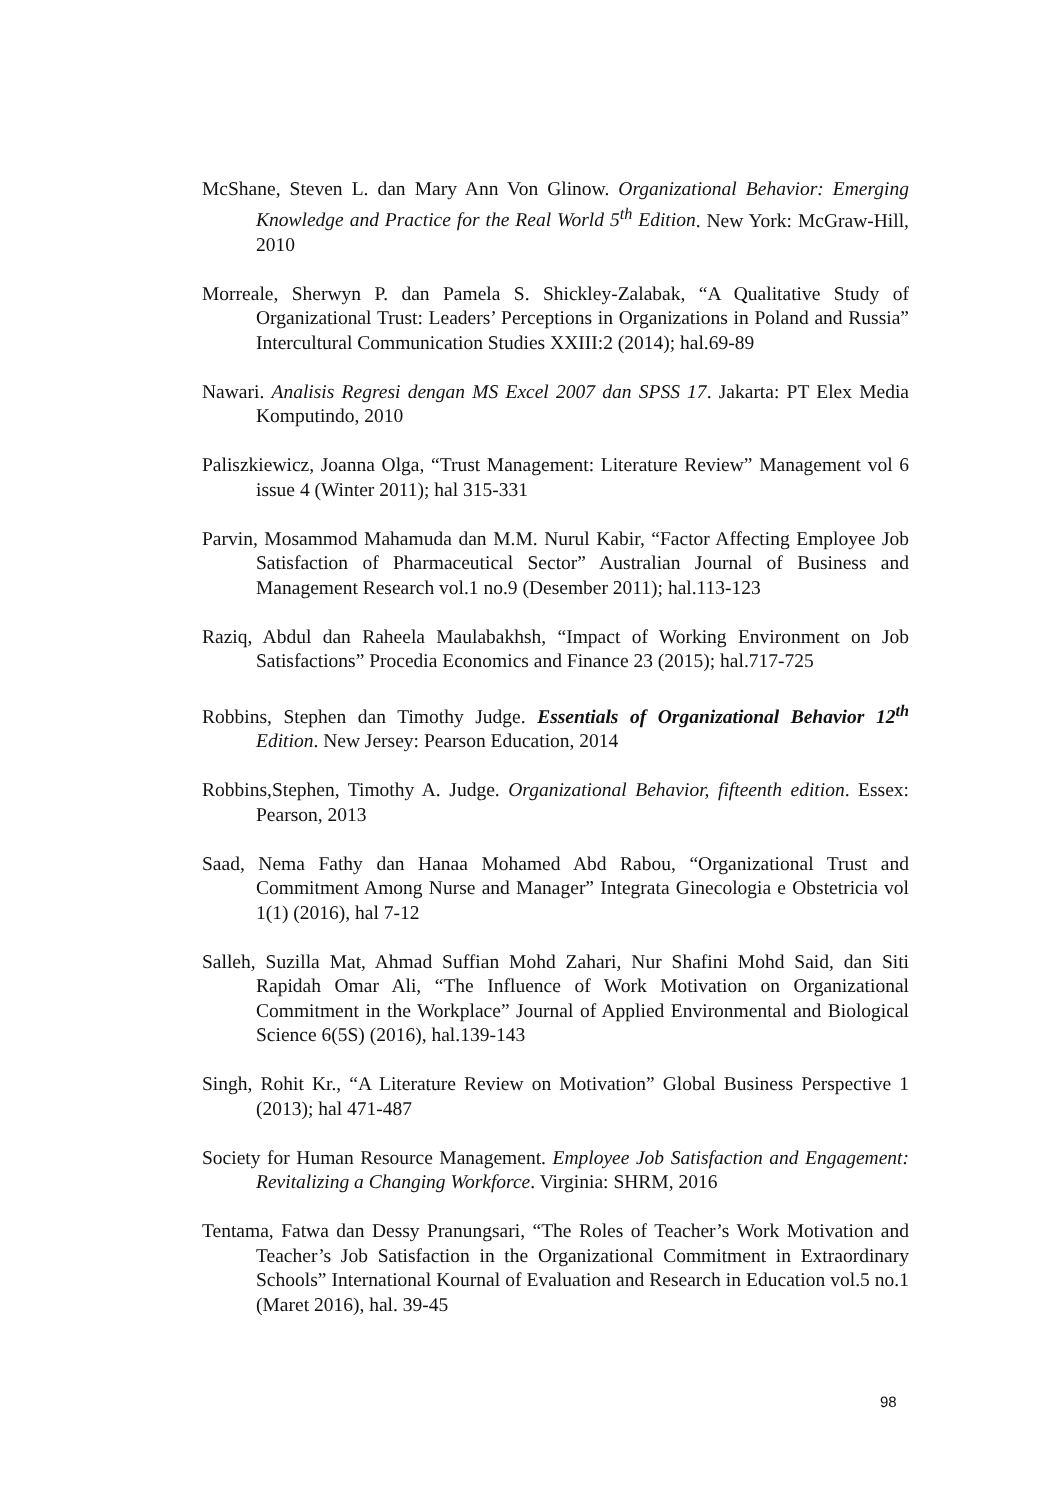McShane, Steven L. dan Mary Ann Von Glinow. Organizational Behavior: Emerging Knowledge and Practice for the Real World 5<sup>th</sup> Edition. New York: McGraw-Hill, 2010
Morreale, Sherwyn P. dan Pamela S. Shickley-Zalabak, “A Qualitative Study of Organizational Trust: Leaders’ Perceptions in Organizations in Poland and Russia” Intercultural Communication Studies XXIII:2 (2014); hal.69-89
Nawari. Analisis Regresi dengan MS Excel 2007 dan SPSS 17. Jakarta: PT Elex Media Komputindo, 2010
Paliszkiewicz, Joanna Olga, “Trust Management: Literature Review” Management vol 6 issue 4 (Winter 2011); hal 315-331
Parvin, Mosammod Mahamuda dan M.M. Nurul Kabir, “Factor Affecting Employee Job Satisfaction of Pharmaceutical Sector” Australian Journal of Business and Management Research vol.1 no.9 (Desember 2011); hal.113-123
Raziq, Abdul dan Raheela Maulabakhsh, “Impact of Working Environment on Job Satisfactions” Procedia Economics and Finance 23 (2015); hal.717-725
Robbins, Stephen dan Timothy Judge. Essentials of Organizational Behavior 12<sup>th</sup> Edition. New Jersey: Pearson Education, 2014
Robbins,Stephen, Timothy A. Judge. Organizational Behavior, fifteenth edition. Essex: Pearson, 2013
Saad, Nema Fathy dan Hanaa Mohamed Abd Rabou, “Organizational Trust and Commitment Among Nurse and Manager” Integrata Ginecologia e Obstetricia vol 1(1) (2016), hal 7-12
Salleh, Suzilla Mat, Ahmad Suffian Mohd Zahari, Nur Shafini Mohd Said, dan Siti Rapidah Omar Ali, “The Influence of Work Motivation on Organizational Commitment in the Workplace” Journal of Applied Environmental and Biological Science 6(5S) (2016), hal.139-143
Singh, Rohit Kr., “A Literature Review on Motivation” Global Business Perspective 1 (2013); hal 471-487
Society for Human Resource Management. Employee Job Satisfaction and Engagement: Revitalizing a Changing Workforce. Virginia: SHRM, 2016
Tentama, Fatwa dan Dessy Pranungsari, “The Roles of Teacher’s Work Motivation and Teacher’s Job Satisfaction in the Organizational Commitment in Extraordinary Schools” International Kournal of Evaluation and Research in Education vol.5 no.1 (Maret 2016), hal. 39-45
98